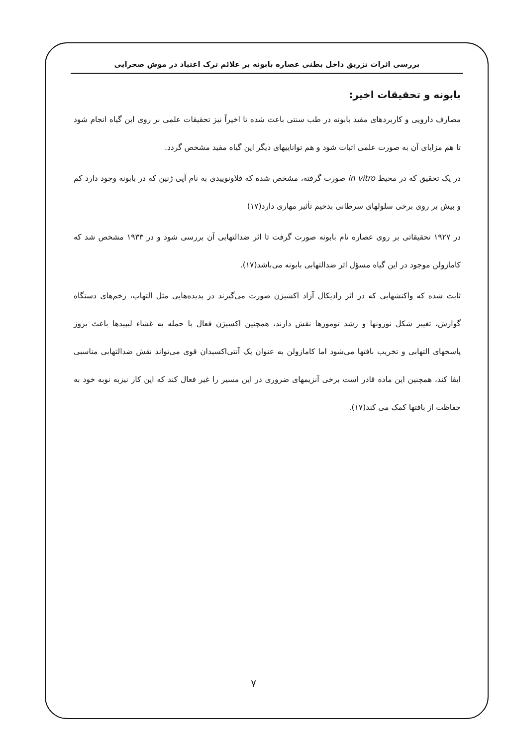بررسی اثرات تزریق داخل بطنی عصاره بابونه بر علائم ترک اعتیاد در موش صحرایی
بابونه و تحقیقات اخیر:
مصارف دارویی و کاربردهای مفید بابونه در طب سنتی باعث شده تا اخیراً نیز تحقیقات علمی بر روی این گیاه انجام شود تا هم مزایای آن به صورت علمی اثبات شود و هم تواناییهای دیگر این گیاه مفید مشخص گردد.
در یک تحقیق که در محیط in vitro صورت گرفته، مشخص شده که فلاونوییدی به نام آپی ژنین که در بابونه وجود دارد کم و بیش بر روی برخی سلولهای سرطانی بدخیم تأثیر مهاری دارد(۱۷)
در ۱۹۲۷ تحقیقاتی بر روی عصاره تام بابونه صورت گرفت تا اثر ضدالتهابی آن بررسی شود و در ۱۹۳۳ مشخص شد که کامازولن موجود در این گیاه مسؤل اثر ضدالتهابی بابونه می‌باشد(۱۷).
ثابت شده که واکنشهایی که در اثر رادیکال آزاد اکسیژن صورت می‌گیرند در پدیده‌هایی مثل التهاب، زخم‌های دستگاه گوارش، تغییر شکل نورونها و رشد تومورها نقش دارند، همچنین اکسیژن فعال با حمله به غشاء لیپیدها باعث بروز پاسخهای التهابی و تخریب بافتها می‌شود اما کامازولن به عنوان یک آنتی‌اکسیدان قوی می‌تواند نقش ضدالتهابی مناسبی ایفا کند، همچنین این ماده قادر است برخی آنزیمهای ضروری در این مسیر را غیر فعال کند که این کار نیزبه نوبه خود به حفاظت از بافتها کمک می کند(۱۷).
۷